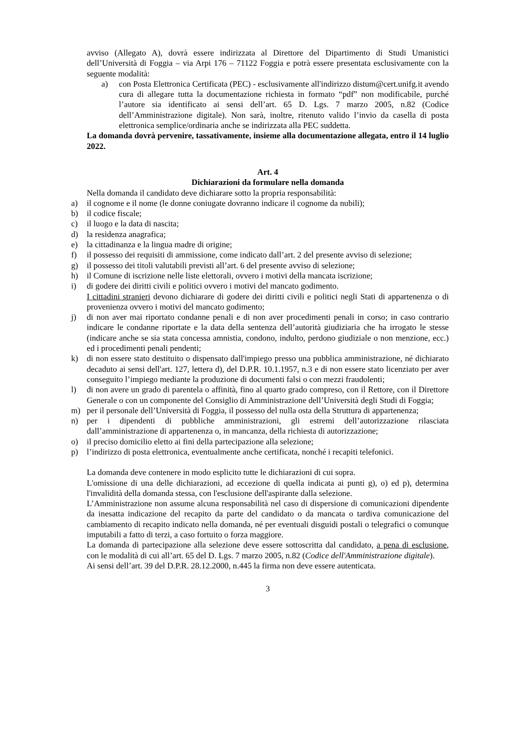avviso (Allegato A), dovrà essere indirizzata al Direttore del Dipartimento di Studi Umanistici dell’Università di Foggia – via Arpi 176 – 71122 Foggia e potrà essere presentata esclusivamente con la seguente modalità:
a) con Posta Elettronica Certificata (PEC) - esclusivamente all'indirizzo distum@cert.unifg.it avendo cura di allegare tutta la documentazione richiesta in formato “pdf” non modificabile, purché l’autore sia identificato ai sensi dell’art. 65 D. Lgs. 7 marzo 2005, n.82 (Codice dell’Amministrazione digitale). Non sarà, inoltre, ritenuto valido l’invio da casella di posta elettronica semplice/ordinaria anche se indirizzata alla PEC suddetta.
La domanda dovrà pervenire, tassativamente, insieme alla documentazione allegata, entro il 14 luglio 2022.
Art. 4
Dichiarazioni da formulare nella domanda
Nella domanda il candidato deve dichiarare sotto la propria responsabilità:
a) il cognome e il nome (le donne coniugate dovranno indicare il cognome da nubili);
b) il codice fiscale;
c) il luogo e la data di nascita;
d) la residenza anagrafica;
e) la cittadinanza e la lingua madre di origine;
f) il possesso dei requisiti di ammissione, come indicato dall’art. 2 del presente avviso di selezione;
g) il possesso dei titoli valutabili previsti all’art. 6 del presente avviso di selezione;
h) il Comune di iscrizione nelle liste elettorali, ovvero i motivi della mancata iscrizione;
i) di godere dei diritti civili e politici ovvero i motivi del mancato godimento.
I cittadini stranieri devono dichiarare di godere dei diritti civili e politici negli Stati di appartenenza o di provenienza ovvero i motivi del mancato godimento;
j) di non aver mai riportato condanne penali e di non aver procedimenti penali in corso; in caso contrario indicare le condanne riportate e la data della sentenza dell’autorità giudiziaria che ha irrogato le stesse (indicare anche se sia stata concessa amnistia, condono, indulto, perdono giudiziale o non menzione, ecc.) ed i procedimenti penali pendenti;
k) di non essere stato destituito o dispensato dall'impiego presso una pubblica amministrazione, né dichiarato decaduto ai sensi dell'art. 127, lettera d), del D.P.R. 10.1.1957, n.3 e di non essere stato licenziato per aver conseguito l’impiego mediante la produzione di documenti falsi o con mezzi fraudolenti;
l) di non avere un grado di parentela o affinità, fino al quarto grado compreso, con il Rettore, con il Direttore Generale o con un componente del Consiglio di Amministrazione dell’Università degli Studi di Foggia;
m) per il personale dell’Università di Foggia, il possesso del nulla osta della Struttura di appartenenza;
n) per i dipendenti di pubbliche amministrazioni, gli estremi dell’autorizzazione rilasciata dall’amministrazione di appartenenza o, in mancanza, della richiesta di autorizzazione;
o) il preciso domicilio eletto ai fini della partecipazione alla selezione;
p) l’indirizzo di posta elettronica, eventualmente anche certificata, nonché i recapiti telefonici.
La domanda deve contenere in modo esplicito tutte le dichiarazioni di cui sopra.
L'omissione di una delle dichiarazioni, ad eccezione di quella indicata ai punti g), o) ed p), determina l'invalidità della domanda stessa, con l'esclusione dell'aspirante dalla selezione.
L’Amministrazione non assume alcuna responsabilità nel caso di dispersione di comunicazioni dipendente da inesatta indicazione del recapito da parte del candidato o da mancata o tardiva comunicazione del cambiamento di recapito indicato nella domanda, né per eventuali disguidi postali o telegrafici o comunque imputabili a fatto di terzi, a caso fortuito o forza maggiore.
La domanda di partecipazione alla selezione deve essere sottoscritta dal candidato, a pena di esclusione, con le modalità di cui all’art. 65 del D. Lgs. 7 marzo 2005, n.82 (Codice dell'Amministrazione digitale).
Ai sensi dell’art. 39 del D.P.R. 28.12.2000, n.445 la firma non deve essere autenticata.
3